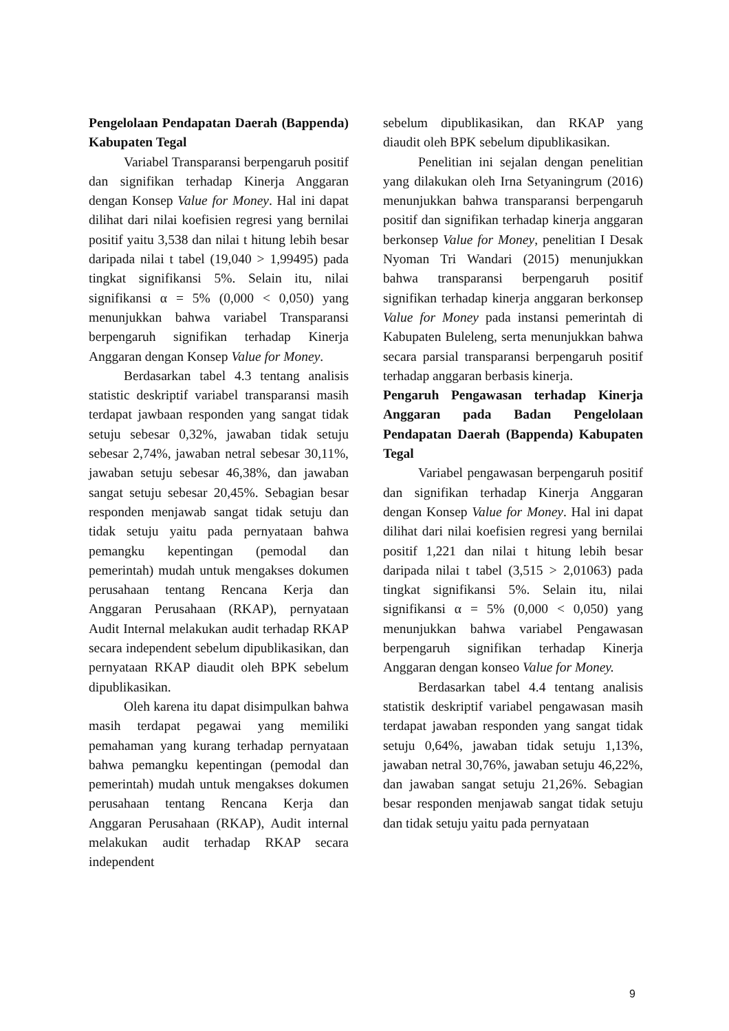Pengelolaan Pendapatan Daerah (Bappenda) Kabupaten Tegal
Variabel Transparansi berpengaruh positif dan signifikan terhadap Kinerja Anggaran dengan Konsep Value for Money. Hal ini dapat dilihat dari nilai koefisien regresi yang bernilai positif yaitu 3,538 dan nilai t hitung lebih besar daripada nilai t tabel (19,040 > 1,99495) pada tingkat signifikansi 5%. Selain itu, nilai signifikansi α = 5% (0,000 < 0,050) yang menunjukkan bahwa variabel Transparansi berpengaruh signifikan terhadap Kinerja Anggaran dengan Konsep Value for Money.
Berdasarkan tabel 4.3 tentang analisis statistic deskriptif variabel transparansi masih terdapat jawbaan responden yang sangat tidak setuju sebesar 0,32%, jawaban tidak setuju sebesar 2,74%, jawaban netral sebesar 30,11%, jawaban setuju sebesar 46,38%, dan jawaban sangat setuju sebesar 20,45%. Sebagian besar responden menjawab sangat tidak setuju dan tidak setuju yaitu pada pernyataan bahwa pemangku kepentingan (pemodal dan pemerintah) mudah untuk mengakses dokumen perusahaan tentang Rencana Kerja dan Anggaran Perusahaan (RKAP), pernyataan Audit Internal melakukan audit terhadap RKAP secara independent sebelum dipublikasikan, dan pernyataan RKAP diaudit oleh BPK sebelum dipublikasikan.
Oleh karena itu dapat disimpulkan bahwa masih terdapat pegawai yang memiliki pemahaman yang kurang terhadap pernyataan bahwa pemangku kepentingan (pemodal dan pemerintah) mudah untuk mengakses dokumen perusahaan tentang Rencana Kerja dan Anggaran Perusahaan (RKAP), Audit internal melakukan audit terhadap RKAP secara independent
sebelum dipublikasikan, dan RKAP yang diaudit oleh BPK sebelum dipublikasikan.
Penelitian ini sejalan dengan penelitian yang dilakukan oleh Irna Setyaningrum (2016) menunjukkan bahwa transparansi berpengaruh positif dan signifikan terhadap kinerja anggaran berkonsep Value for Money, penelitian I Desak Nyoman Tri Wandari (2015) menunjukkan bahwa transparansi berpengaruh positif signifikan terhadap kinerja anggaran berkonsep Value for Money pada instansi pemerintah di Kabupaten Buleleng, serta menunjukkan bahwa secara parsial transparansi berpengaruh positif terhadap anggaran berbasis kinerja.
Pengaruh Pengawasan terhadap Kinerja Anggaran pada Badan Pengelolaan Pendapatan Daerah (Bappenda) Kabupaten Tegal
Variabel pengawasan berpengaruh positif dan signifikan terhadap Kinerja Anggaran dengan Konsep Value for Money. Hal ini dapat dilihat dari nilai koefisien regresi yang bernilai positif 1,221 dan nilai t hitung lebih besar daripada nilai t tabel (3,515 > 2,01063) pada tingkat signifikansi 5%. Selain itu, nilai signifikansi α = 5% (0,000 < 0,050) yang menunjukkan bahwa variabel Pengawasan berpengaruh signifikan terhadap Kinerja Anggaran dengan konseo Value for Money.
Berdasarkan tabel 4.4 tentang analisis statistik deskriptif variabel pengawasan masih terdapat jawaban responden yang sangat tidak setuju 0,64%, jawaban tidak setuju 1,13%, jawaban netral 30,76%, jawaban setuju 46,22%, dan jawaban sangat setuju 21,26%. Sebagian besar responden menjawab sangat tidak setuju dan tidak setuju yaitu pada pernyataan
9